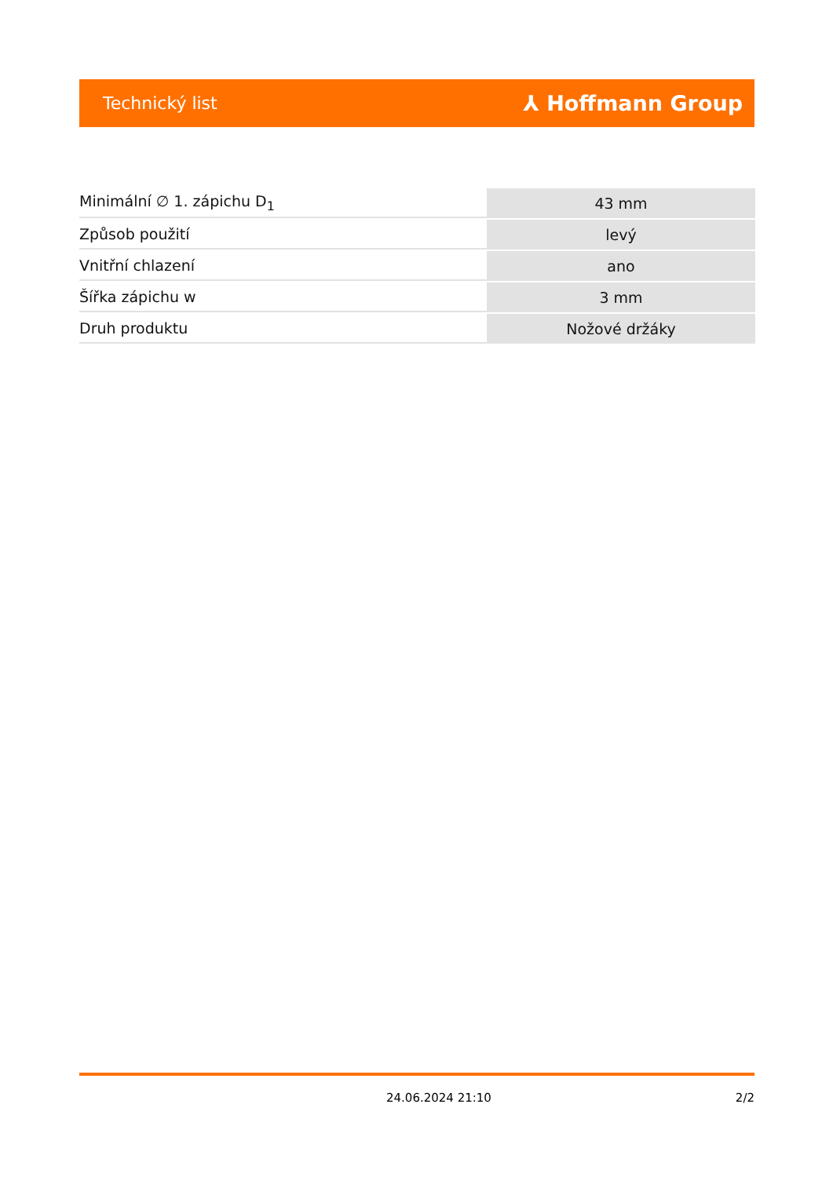Technický list ⅄ Hoffmann Group
| Minimální ∅ 1. zápichu D<sub>1</sub> | 43 mm |
| Způsob použití | levý |
| Vnitřní chlazení | ano |
| Šířka zápichu w | 3 mm |
| Druh produktu | Nožové držáky |
24.06.2024 21:10 2/2